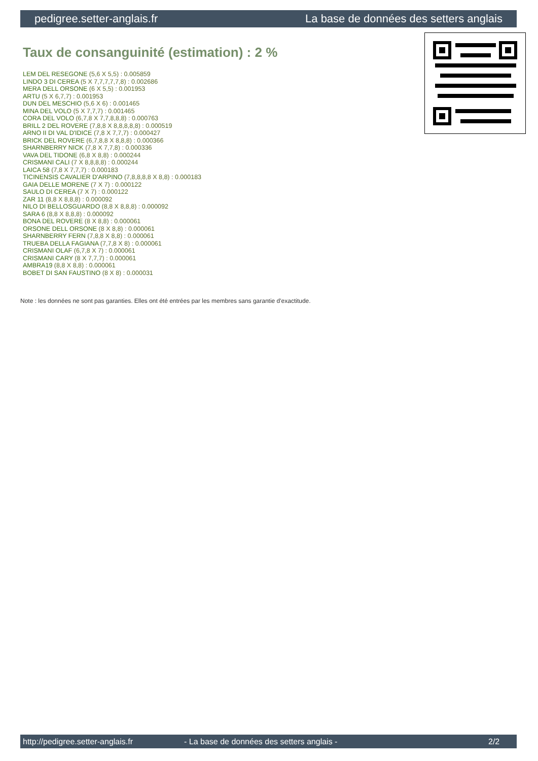pedigree.setter-anglais.fr La base de données des setters anglais
Taux de consanguinité (estimation) : 2 %
LEM DEL RESEGONE (5,6 X 5,5) : 0.005859
LINDO 3 DI CEREA (5 X 7,7,7,7,7,8) : 0.002686
MERA DELL ORSONE (6 X 5,5) : 0.001953
ARTU (5 X 6,7,7) : 0.001953
DUN DEL MESCHIO (5,6 X 6) : 0.001465
MINA DEL VOLO (5 X 7,7,7) : 0.001465
CORA DEL VOLO (6,7,8 X 7,7,8,8,8) : 0.000763
BRILL 2 DEL ROVERE (7,8,8 X 8,8,8,8,8) : 0.000519
ARNO II DI VAL D'IDICE (7,8 X 7,7,7) : 0.000427
BRICK DEL ROVERE (6,7,8,8 X 8,8,8) : 0.000366
SHARNBERRY NICK (7,8 X 7,7,8) : 0.000336
VAVA DEL TIDONE (6,8 X 8,8) : 0.000244
CRISMANI CALI (7 X 8,8,8,8) : 0.000244
LAICA 58 (7,8 X 7,7,7) : 0.000183
TICINENSIS CAVALIER D'ARPINO (7,8,8,8,8 X 8,8) : 0.000183
GAIA DELLE MORENE (7 X 7) : 0.000122
SAULO DI CEREA (7 X 7) : 0.000122
ZAR 11 (8,8 X 8,8,8) : 0.000092
NILO DI BELLOSGUARDO (8,8 X 8,8,8) : 0.000092
SARA 6 (8,8 X 8,8,8) : 0.000092
BONA DEL ROVERE (8 X 8,8) : 0.000061
ORSONE DELL ORSONE (8 X 8,8) : 0.000061
SHARNBERRY FERN (7,8,8 X 8,8) : 0.000061
TRUEBA DELLA FAGIANA (7,7,8 X 8) : 0.000061
CRISMANI OLAF (6,7,8 X 7) : 0.000061
CRISMANI CARY (8 X 7,7,7) : 0.000061
AMBRA19 (8,8 X 8,8) : 0.000061
BOBET DI SAN FAUSTINO (8 X 8) : 0.000031
Note : les données ne sont pas garanties. Elles ont été entrées par les membres sans garantie d'exactitude.
http://pedigree.setter-anglais.fr - La base de données des setters anglais - 2/2